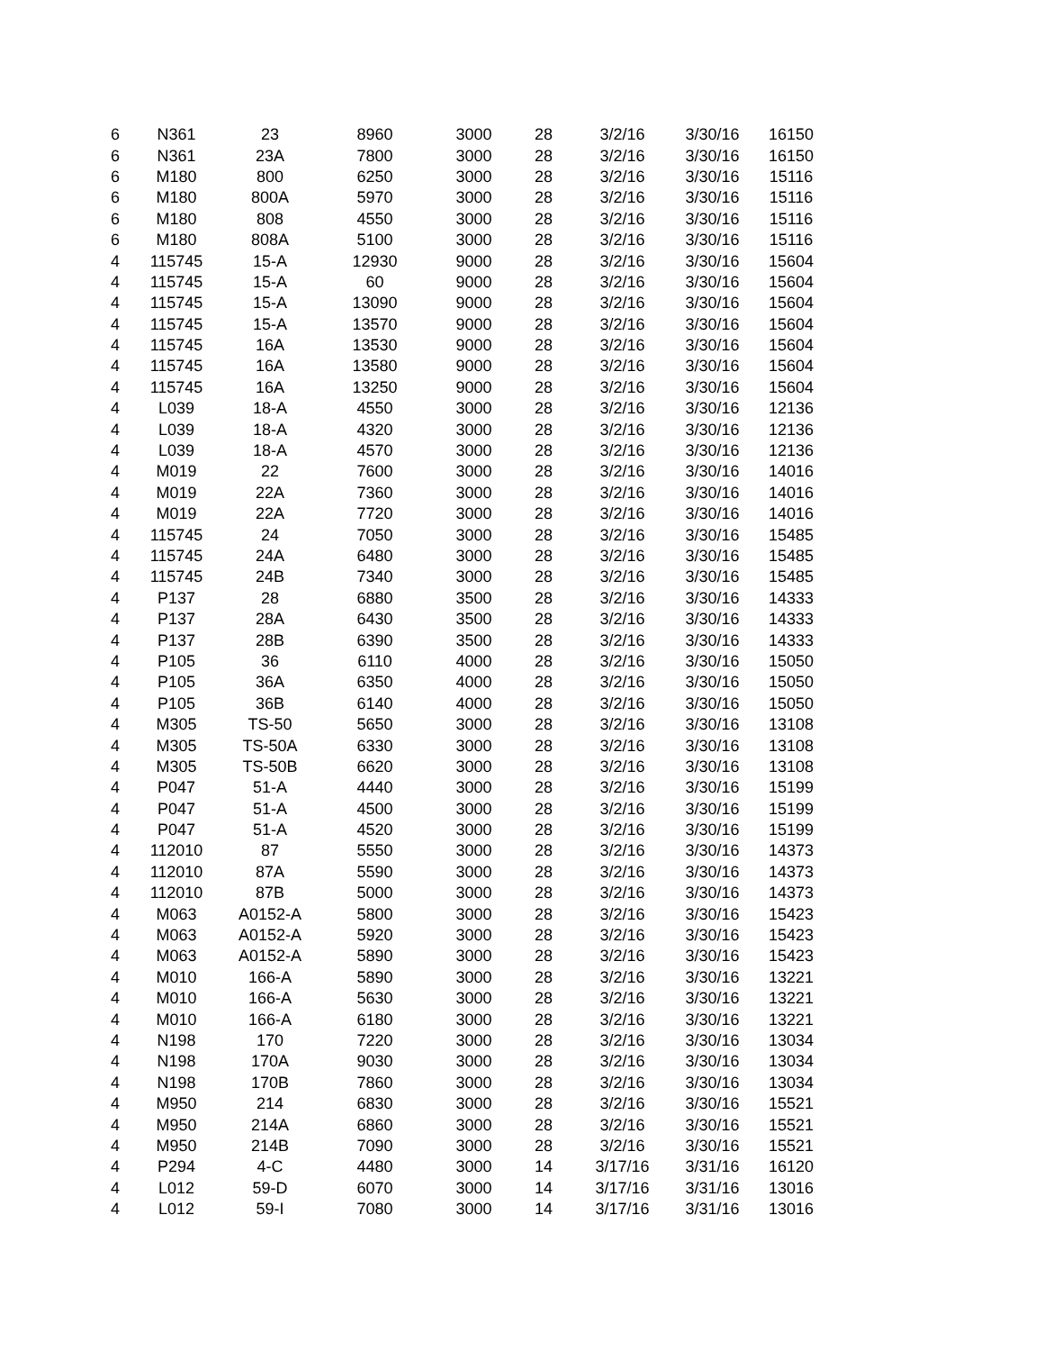| 6 | N361 | 23 | 8960 | 3000 | 28 | 3/2/16 | 3/30/16 | 16150 |
| 6 | N361 | 23A | 7800 | 3000 | 28 | 3/2/16 | 3/30/16 | 16150 |
| 6 | M180 | 800 | 6250 | 3000 | 28 | 3/2/16 | 3/30/16 | 15116 |
| 6 | M180 | 800A | 5970 | 3000 | 28 | 3/2/16 | 3/30/16 | 15116 |
| 6 | M180 | 808 | 4550 | 3000 | 28 | 3/2/16 | 3/30/16 | 15116 |
| 6 | M180 | 808A | 5100 | 3000 | 28 | 3/2/16 | 3/30/16 | 15116 |
| 4 | 115745 | 15-A | 12930 | 9000 | 28 | 3/2/16 | 3/30/16 | 15604 |
| 4 | 115745 | 15-A | 60 | 9000 | 28 | 3/2/16 | 3/30/16 | 15604 |
| 4 | 115745 | 15-A | 13090 | 9000 | 28 | 3/2/16 | 3/30/16 | 15604 |
| 4 | 115745 | 15-A | 13570 | 9000 | 28 | 3/2/16 | 3/30/16 | 15604 |
| 4 | 115745 | 16A | 13530 | 9000 | 28 | 3/2/16 | 3/30/16 | 15604 |
| 4 | 115745 | 16A | 13580 | 9000 | 28 | 3/2/16 | 3/30/16 | 15604 |
| 4 | 115745 | 16A | 13250 | 9000 | 28 | 3/2/16 | 3/30/16 | 15604 |
| 4 | L039 | 18-A | 4550 | 3000 | 28 | 3/2/16 | 3/30/16 | 12136 |
| 4 | L039 | 18-A | 4320 | 3000 | 28 | 3/2/16 | 3/30/16 | 12136 |
| 4 | L039 | 18-A | 4570 | 3000 | 28 | 3/2/16 | 3/30/16 | 12136 |
| 4 | M019 | 22 | 7600 | 3000 | 28 | 3/2/16 | 3/30/16 | 14016 |
| 4 | M019 | 22A | 7360 | 3000 | 28 | 3/2/16 | 3/30/16 | 14016 |
| 4 | M019 | 22A | 7720 | 3000 | 28 | 3/2/16 | 3/30/16 | 14016 |
| 4 | 115745 | 24 | 7050 | 3000 | 28 | 3/2/16 | 3/30/16 | 15485 |
| 4 | 115745 | 24A | 6480 | 3000 | 28 | 3/2/16 | 3/30/16 | 15485 |
| 4 | 115745 | 24B | 7340 | 3000 | 28 | 3/2/16 | 3/30/16 | 15485 |
| 4 | P137 | 28 | 6880 | 3500 | 28 | 3/2/16 | 3/30/16 | 14333 |
| 4 | P137 | 28A | 6430 | 3500 | 28 | 3/2/16 | 3/30/16 | 14333 |
| 4 | P137 | 28B | 6390 | 3500 | 28 | 3/2/16 | 3/30/16 | 14333 |
| 4 | P105 | 36 | 6110 | 4000 | 28 | 3/2/16 | 3/30/16 | 15050 |
| 4 | P105 | 36A | 6350 | 4000 | 28 | 3/2/16 | 3/30/16 | 15050 |
| 4 | P105 | 36B | 6140 | 4000 | 28 | 3/2/16 | 3/30/16 | 15050 |
| 4 | M305 | TS-50 | 5650 | 3000 | 28 | 3/2/16 | 3/30/16 | 13108 |
| 4 | M305 | TS-50A | 6330 | 3000 | 28 | 3/2/16 | 3/30/16 | 13108 |
| 4 | M305 | TS-50B | 6620 | 3000 | 28 | 3/2/16 | 3/30/16 | 13108 |
| 4 | P047 | 51-A | 4440 | 3000 | 28 | 3/2/16 | 3/30/16 | 15199 |
| 4 | P047 | 51-A | 4500 | 3000 | 28 | 3/2/16 | 3/30/16 | 15199 |
| 4 | P047 | 51-A | 4520 | 3000 | 28 | 3/2/16 | 3/30/16 | 15199 |
| 4 | 112010 | 87 | 5550 | 3000 | 28 | 3/2/16 | 3/30/16 | 14373 |
| 4 | 112010 | 87A | 5590 | 3000 | 28 | 3/2/16 | 3/30/16 | 14373 |
| 4 | 112010 | 87B | 5000 | 3000 | 28 | 3/2/16 | 3/30/16 | 14373 |
| 4 | M063 | A0152-A | 5800 | 3000 | 28 | 3/2/16 | 3/30/16 | 15423 |
| 4 | M063 | A0152-A | 5920 | 3000 | 28 | 3/2/16 | 3/30/16 | 15423 |
| 4 | M063 | A0152-A | 5890 | 3000 | 28 | 3/2/16 | 3/30/16 | 15423 |
| 4 | M010 | 166-A | 5890 | 3000 | 28 | 3/2/16 | 3/30/16 | 13221 |
| 4 | M010 | 166-A | 5630 | 3000 | 28 | 3/2/16 | 3/30/16 | 13221 |
| 4 | M010 | 166-A | 6180 | 3000 | 28 | 3/2/16 | 3/30/16 | 13221 |
| 4 | N198 | 170 | 7220 | 3000 | 28 | 3/2/16 | 3/30/16 | 13034 |
| 4 | N198 | 170A | 9030 | 3000 | 28 | 3/2/16 | 3/30/16 | 13034 |
| 4 | N198 | 170B | 7860 | 3000 | 28 | 3/2/16 | 3/30/16 | 13034 |
| 4 | M950 | 214 | 6830 | 3000 | 28 | 3/2/16 | 3/30/16 | 15521 |
| 4 | M950 | 214A | 6860 | 3000 | 28 | 3/2/16 | 3/30/16 | 15521 |
| 4 | M950 | 214B | 7090 | 3000 | 28 | 3/2/16 | 3/30/16 | 15521 |
| 4 | P294 | 4-C | 4480 | 3000 | 14 | 3/17/16 | 3/31/16 | 16120 |
| 4 | L012 | 59-D | 6070 | 3000 | 14 | 3/17/16 | 3/31/16 | 13016 |
| 4 | L012 | 59-I | 7080 | 3000 | 14 | 3/17/16 | 3/31/16 | 13016 |